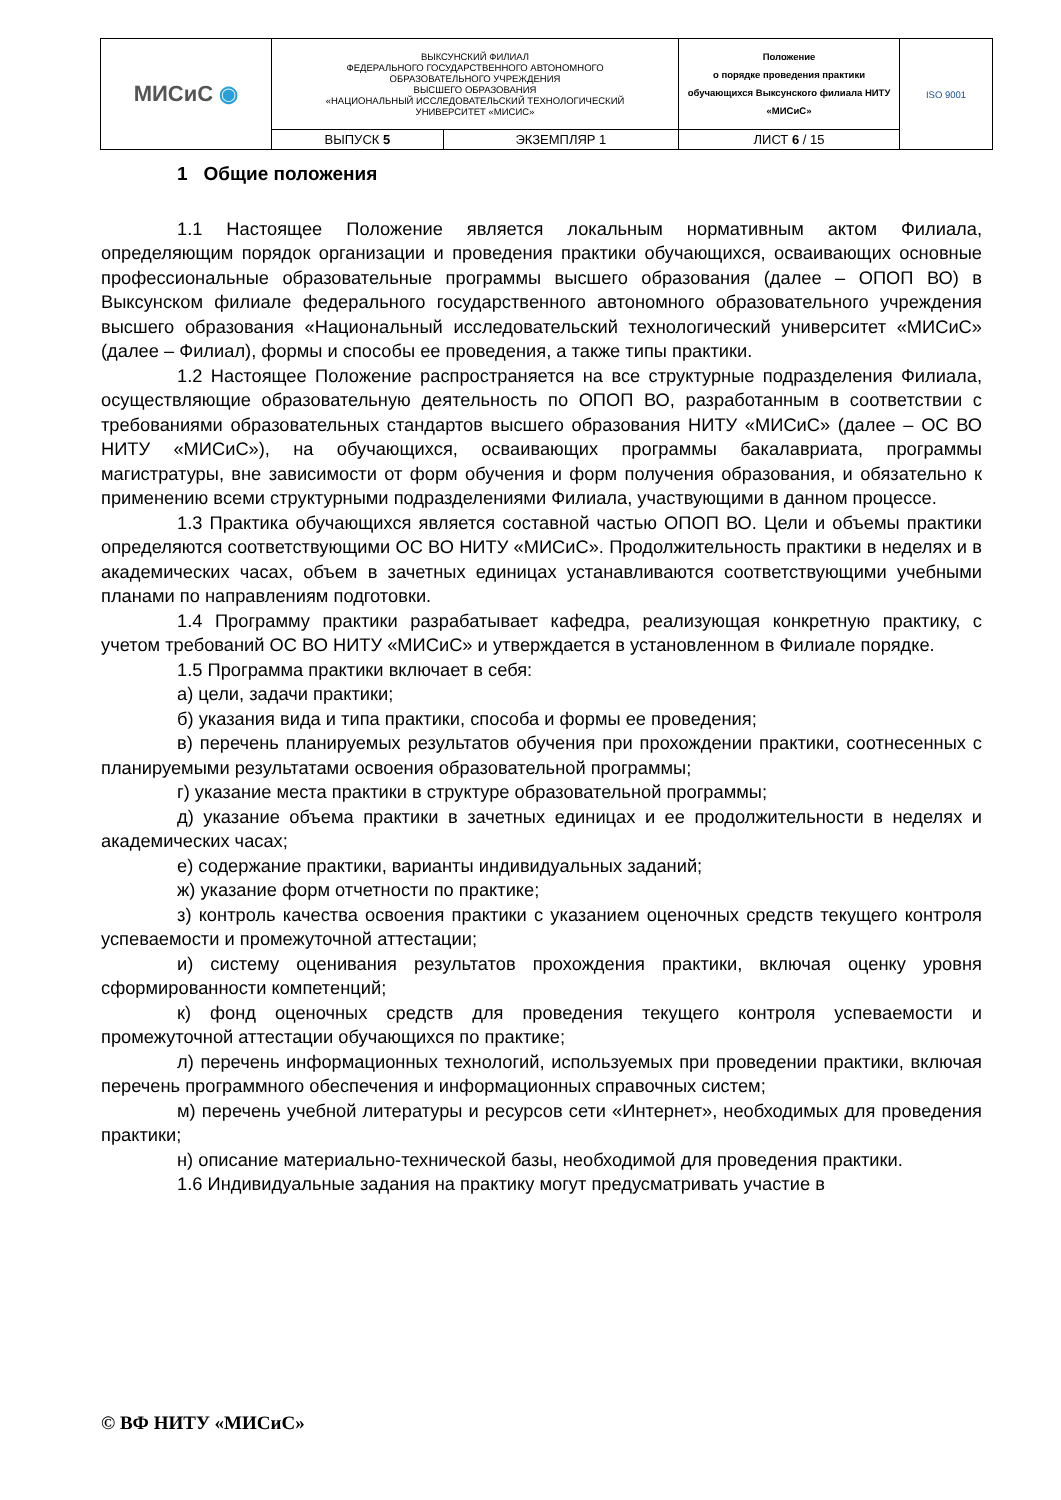| МИСиС ◉ | ВЫКСУНСКИЙ ФИЛИАЛ ФЕДЕРАЛЬНОГО ГОСУДАРСТВЕННОГО АВТОНОМНОГО ОБРАЗОВАТЕЛЬНОГО УЧРЕЖДЕНИЯ ВЫСШЕГО ОБРАЗОВАНИЯ «НАЦИОНАЛЬНЫЙ ИССЛЕДОВАТЕЛЬСКИЙ ТЕХНОЛОГИЧЕСКИЙ УНИВЕРСИТЕТ «МИСИС» | | Положение о порядке проведения практики обучающихся Выксунского филиала НИТУ «МИСиС» | ISO 9001 |
| | ВЫПУСК 5 | ЭКЗЕМПЛЯР 1 | ЛИСТ 6 / 15 | |
1 Общие положения
1.1 Настоящее Положение является локальным нормативным актом Филиала, определяющим порядок организации и проведения практики обучающихся, осваивающих основные профессиональные образовательные программы высшего образования (далее – ОПОП ВО) в Выксунском филиале федерального государственного автономного образовательного учреждения высшего образования «Национальный исследовательский технологический университет «МИСиС» (далее – Филиал), формы и способы ее проведения, а также типы практики.
1.2 Настоящее Положение распространяется на все структурные подразделения Филиала, осуществляющие образовательную деятельность по ОПОП ВО, разработанным в соответствии с требованиями образовательных стандартов высшего образования НИТУ «МИСиС» (далее – ОС ВО НИТУ «МИСиС»), на обучающихся, осваивающих программы бакалавриата, программы магистратуры, вне зависимости от форм обучения и форм получения образования, и обязательно к применению всеми структурными подразделениями Филиала, участвующими в данном процессе.
1.3 Практика обучающихся является составной частью ОПОП ВО. Цели и объемы практики определяются соответствующими ОС ВО НИТУ «МИСиС». Продолжительность практики в неделях и в академических часах, объем в зачетных единицах устанавливаются соответствующими учебными планами по направлениям подготовки.
1.4 Программу практики разрабатывает кафедра, реализующая конкретную практику, с учетом требований ОС ВО НИТУ «МИСиС» и утверждается в установленном в Филиале порядке.
1.5 Программа практики включает в себя:
а) цели, задачи практики;
б) указания вида и типа практики, способа и формы ее проведения;
в) перечень планируемых результатов обучения при прохождении практики, соотнесенных с планируемыми результатами освоения образовательной программы;
г) указание места практики в структуре образовательной программы;
д) указание объема практики в зачетных единицах и ее продолжительности в неделях и академических часах;
е) содержание практики, варианты индивидуальных заданий;
ж) указание форм отчетности по практике;
з) контроль качества освоения практики с указанием оценочных средств текущего контроля успеваемости и промежуточной аттестации;
и) систему оценивания результатов прохождения практики, включая оценку уровня сформированности компетенций;
к) фонд оценочных средств для проведения текущего контроля успеваемости и промежуточной аттестации обучающихся по практике;
л) перечень информационных технологий, используемых при проведении практики, включая перечень программного обеспечения и информационных справочных систем;
м) перечень учебной литературы и ресурсов сети «Интернет», необходимых для проведения практики;
н) описание материально-технической базы, необходимой для проведения практики.
1.6 Индивидуальные задания на практику могут предусматривать участие в
© ВФ НИТУ «МИСиС»